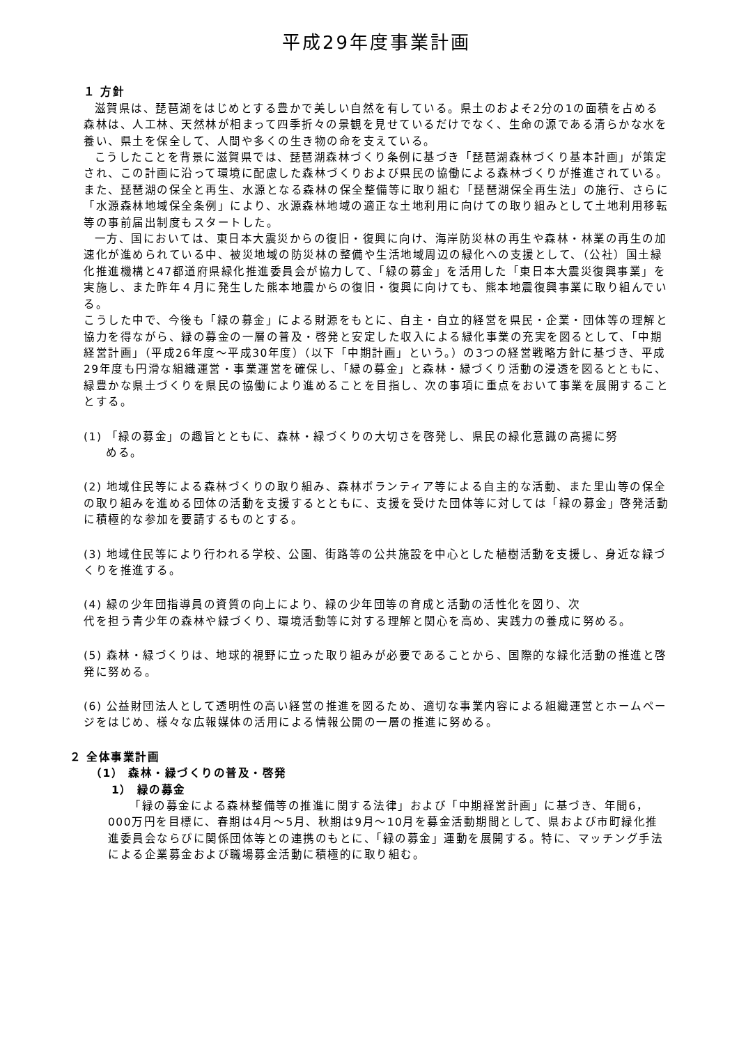平成29年度事業計画
１ 方針
滋賀県は、琵琶湖をはじめとする豊かで美しい自然を有している。県土のおよそ2分の1の面積を占める森林は、人工林、天然林が相まって四季折々の景観を見せているだけでなく、生命の源である清らかな水を養い、県土を保全して、人間や多くの生き物の命を支えている。
こうしたことを背景に滋賀県では、琵琶湖森林づくり条例に基づき「琵琶湖森林づくり基本計画」が策定され、この計画に沿って環境に配慮した森林づくりおよび県民の協働による森林づくりが推進されている。また、琵琶湖の保全と再生、水源となる森林の保全整備等に取り組む「琵琶湖保全再生法」の施行、さらに「水源森林地域保全条例」により、水源森林地域の適正な土地利用に向けての取り組みとして土地利用移転等の事前届出制度もスタートした。
一方、国においては、東日本大震災からの復旧・復興に向け、海岸防災林の再生や森林・林業の再生の加速化が進められている中、被災地域の防災林の整備や生活地域周辺の緑化への支援として、（公社）国土緑化推進機構と47都道府県緑化推進委員会が協力して、「緑の募金」を活用した「東日本大震災復興事業」を実施し、また昨年４月に発生した熊本地震からの復旧・復興に向けても、熊本地震復興事業に取り組んでいる。
こうした中で、今後も「緑の募金」による財源をもとに、自主・自立的経営を県民・企業・団体等の理解と協力を得ながら、緑の募金の一層の普及・啓発と安定した収入による緑化事業の充実を図るとして、「中期経営計画」（平成26年度～平成30年度）（以下「中期計画」という。）の3つの経営戦略方針に基づき、平成29年度も円滑な組織運営・事業運営を確保し、「緑の募金」と森林・緑づくり活動の浸透を図るとともに、緑豊かな県土づくりを県民の協働により進めることを目指し、次の事項に重点をおいて事業を展開することとする。
(1) 「緑の募金」の趣旨とともに、森林・緑づくりの大切さを啓発し、県民の緑化意識の高揚に努
める。
(2) 地域住民等による森林づくりの取り組み、森林ボランティア等による自主的な活動、また里山等の保全の取り組みを進める団体の活動を支援するとともに、支援を受けた団体等に対しては「緑の募金」啓発活動に積極的な参加を要請するものとする。
(3) 地域住民等により行われる学校、公園、街路等の公共施設を中心とした植樹活動を支援し、身近な緑づくりを推進する。
(4) 緑の少年団指導員の資質の向上により、緑の少年団等の育成と活動の活性化を図り、次
代を担う青少年の森林や緑づくり、環境活動等に対する理解と関心を高め、実践力の養成に努める。
(5) 森林・緑づくりは、地球的視野に立った取り組みが必要であることから、国際的な緑化活動の推進と啓発に努める。
(6) 公益財団法人として透明性の高い経営の推進を図るため、適切な事業内容による組織運営とホームページをはじめ、様々な広報媒体の活用による情報公開の一層の推進に努める。
２ 全体事業計画
（1） 森林・緑づくりの普及・啓発
1） 緑の募金
「緑の募金による森林整備等の推進に関する法律」および「中期経営計画」に基づき、年間6，000万円を目標に、春期は4月～5月、秋期は9月～10月を募金活動期間として、県および市町緑化推進委員会ならびに関係団体等との連携のもとに、「緑の募金」運動を展開する。特に、マッチング手法による企業募金および職場募金活動に積極的に取り組む。